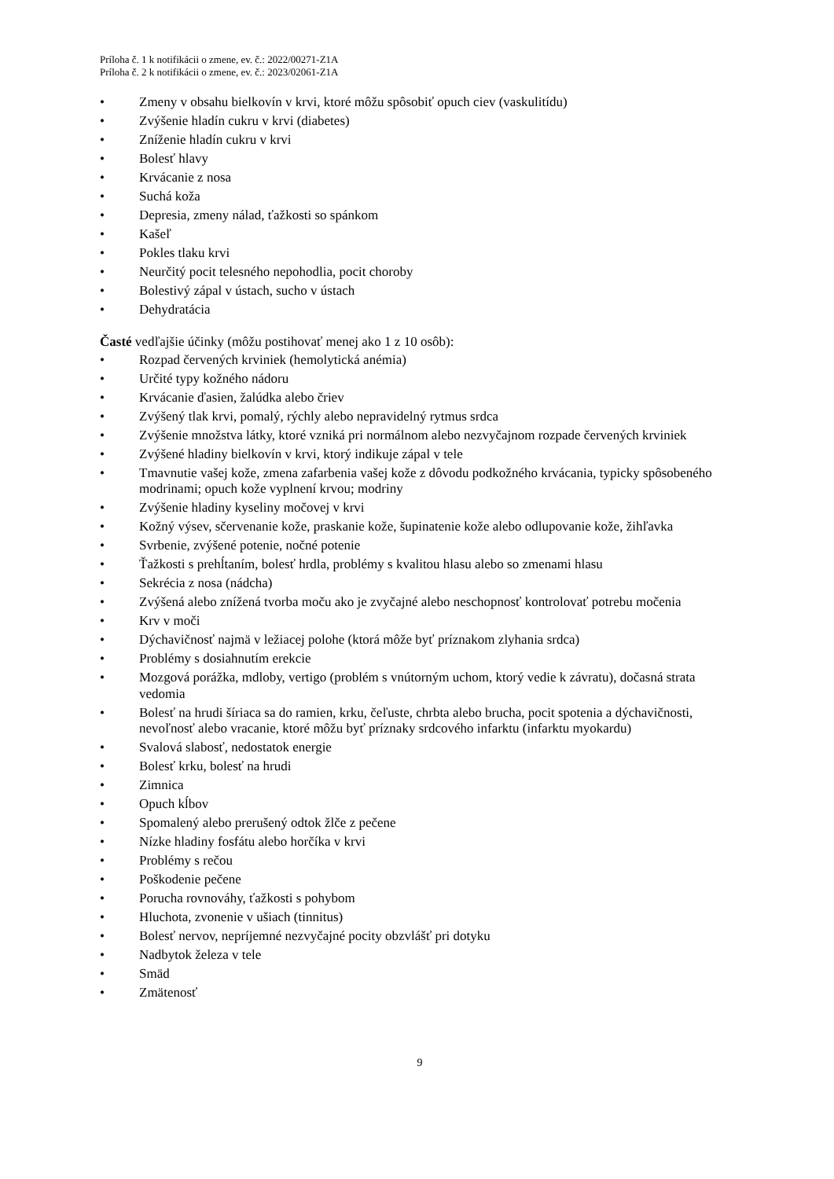Príloha č. 1 k notifikácii o zmene, ev. č.: 2022/00271-Z1A
Príloha č. 2 k notifikácii o zmene, ev. č.: 2023/02061-Z1A
• Zmeny v obsahu bielkovín v krvi, ktoré môžu spôsobiť opuch ciev (vaskulitídu)
• Zvýšenie hladín cukru v krvi (diabetes)
• Zníženie hladín cukru v krvi
• Bolesť hlavy
• Krvácanie z nosa
• Suchá koža
• Depresia, zmeny nálad, ťažkosti so spánkom
• Kašeľ
• Pokles tlaku krvi
• Neurčitý pocit telesného nepohodlia, pocit choroby
• Bolestivý zápal v ústach, sucho v ústach
• Dehydratácia
Časté vedľajšie účinky (môžu postihovať menej ako 1 z 10 osôb):
• Rozpad červených krviniek (hemolytická anémia)
• Určité typy kožného nádoru
• Krvácanie ďasien, žalúdka alebo čriev
• Zvýšený tlak krvi, pomalý, rýchly alebo nepravidelný rytmus srdca
• Zvýšenie množstva látky, ktoré vzniká pri normálnom alebo nezvyčajnom rozpade červených krviniek
• Zvýšené hladiny bielkovín v krvi, ktorý indikuje zápal v tele
• Tmavnutie vašej kože, zmena zafarbenia vašej kože z dôvodu podkožného krvácania, typicky spôsobeného modrinami; opuch kože vyplnení krvou; modriny
• Zvýšenie hladiny kyseliny močovej v krvi
• Kožný výsev, sčervenanie kože, praskanie kože, šupinatenie kože alebo odlupovanie kože, žihľavka
• Svrbenie, zvýšené potenie, nočné potenie
• Ťažkosti s prehĺtaním, bolesť hrdla, problémy s kvalitou hlasu alebo so zmenami hlasu
• Sekrécia z nosa (nádcha)
• Zvýšená alebo znížená tvorba moču ako je zvyčajné alebo neschopnosť kontrolovať potrebu močenia
• Krv v moči
• Dýchavičnosť najmä v ležiacej polohe (ktorá môže byť príznakom zlyhania srdca)
• Problémy s dosiahnutím erekcie
• Mozgová porážka, mdloby, vertigo (problém s vnútorným uchom, ktorý vedie k závratu), dočasná strata vedomia
• Bolesť na hrudi šíriaca sa do ramien, krku, čeľuste, chrbta alebo brucha, pocit spotenia a dýchavičnosti, nevoľnosť alebo vracanie, ktoré môžu byť príznaky srdcového infarktu (infarktu myokardu)
• Svalová slabosť, nedostatok energie
• Bolesť krku, bolesť na hrudi
• Zimnica
• Opuch kĺbov
• Spomalený alebo prerušený odtok žlče z pečene
• Nízke hladiny fosfátu alebo horčíka v krvi
• Problémy s rečou
• Poškodenie pečene
• Porucha rovnováhy, ťažkosti s pohybom
• Hluchota, zvonenie v ušiach (tinnitus)
• Bolesť nervov, nepríjemné nezvyčajné pocity obzvlášť pri dotyku
• Nadbytok železa v tele
• Smäd
• Zmätenosť
9